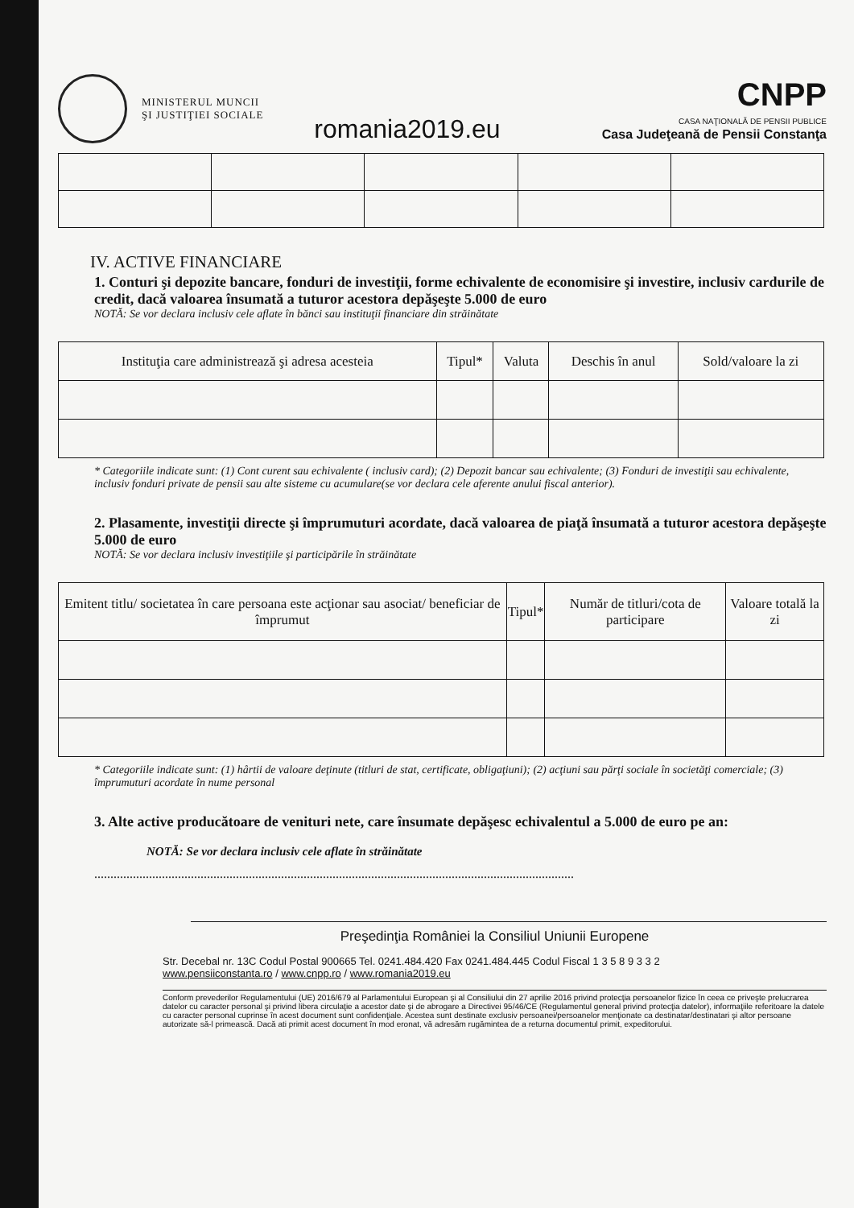MINISTERUL MUNCII
ŞI JUSTIŢIEI SOCIALE
romania2019.eu
CNPP
CASA NAŢIONALĂ DE PENSII PUBLICE
Casa Judeţeană de Pensii Constanţa
IV. ACTIVE FINANCIARE
1. Conturi şi depozite bancare, fonduri de investiţii, forme echivalente de economisire şi investire, inclusiv cardurile de credit, dacă valoarea însumată a tuturor acestora depăşeşte 5.000 de euro
NOTĂ: Se vor declara inclusiv cele aflate în bănci sau instituţii financiare din străinătate
| Instituţia care administrează şi adresa acesteia | Tipul* | Valuta | Deschis în anul | Sold/valoare la zi |
| --- | --- | --- | --- | --- |
* Categoriile indicate sunt: (1) Cont curent sau echivalente ( inclusiv card); (2) Depozit bancar sau echivalente; (3) Fonduri de investiţii sau echivalente, inclusiv fonduri private de pensii sau alte sisteme cu acumulare(se vor declara cele aferente anului fiscal anterior).
2. Plasamente, investiţii directe şi împrumuturi acordate, dacă valoarea de piaţă însumată a tuturor acestora depăşeşte 5.000 de euro
NOTĂ: Se vor declara inclusiv investiţiile şi participările în străinătate
| Emitent titlu/ societatea în care persoana este acţionar sau asociat/ beneficiar de împrumut | Tipul* | Număr de titluri/cota de participare | Valoare totală la zi |
| --- | --- | --- | --- |
* Categoriile indicate sunt: (1) hârtii de valoare deţinute (titluri de stat, certificate, obligaţiuni); (2) acţiuni sau părţi sociale în societăţi comerciale; (3) împrumuturi acordate în nume personal
3. Alte active producătoare de venituri nete, care însumate depăşesc echivalentul a 5.000 de euro pe an:
NOTĂ: Se vor declara inclusiv cele aflate în străinătate
.....................................................................................................................................................
Preşedinţia României la Consiliul Uniunii Europene
Str. Decebal nr. 13C Codul Postal 900665 Tel. 0241.484.420 Fax 0241.484.445 Codul Fiscal 1 3 5 8 9 3 3 2
www.pensiiconstanta.ro / www.cnpp.ro / www.romania2019.eu
Conform prevederilor Regulamentului (UE) 2016/679 al Parlamentului European şi al Consiliului din 27 aprilie 2016 privind protecţia persoanelor fizice în ceea ce priveşte prelucrarea datelor cu caracter personal şi privind libera circulaţie a acestor date şi de abrogare a Directivei 95/46/CE (Regulamentul general privind protecţia datelor), informaţiile referitoare la datele cu caracter personal cuprinse în acest document sunt confidenţiale. Acestea sunt destinate exclusiv persoanei/persoanelor menţionate ca destinatar/destinatari şi altor persoane autorizate să-l primească. Dacă ati primit acest document în mod eronat, vă adresăm rugămintea de a returna documentul primit, expeditorului.